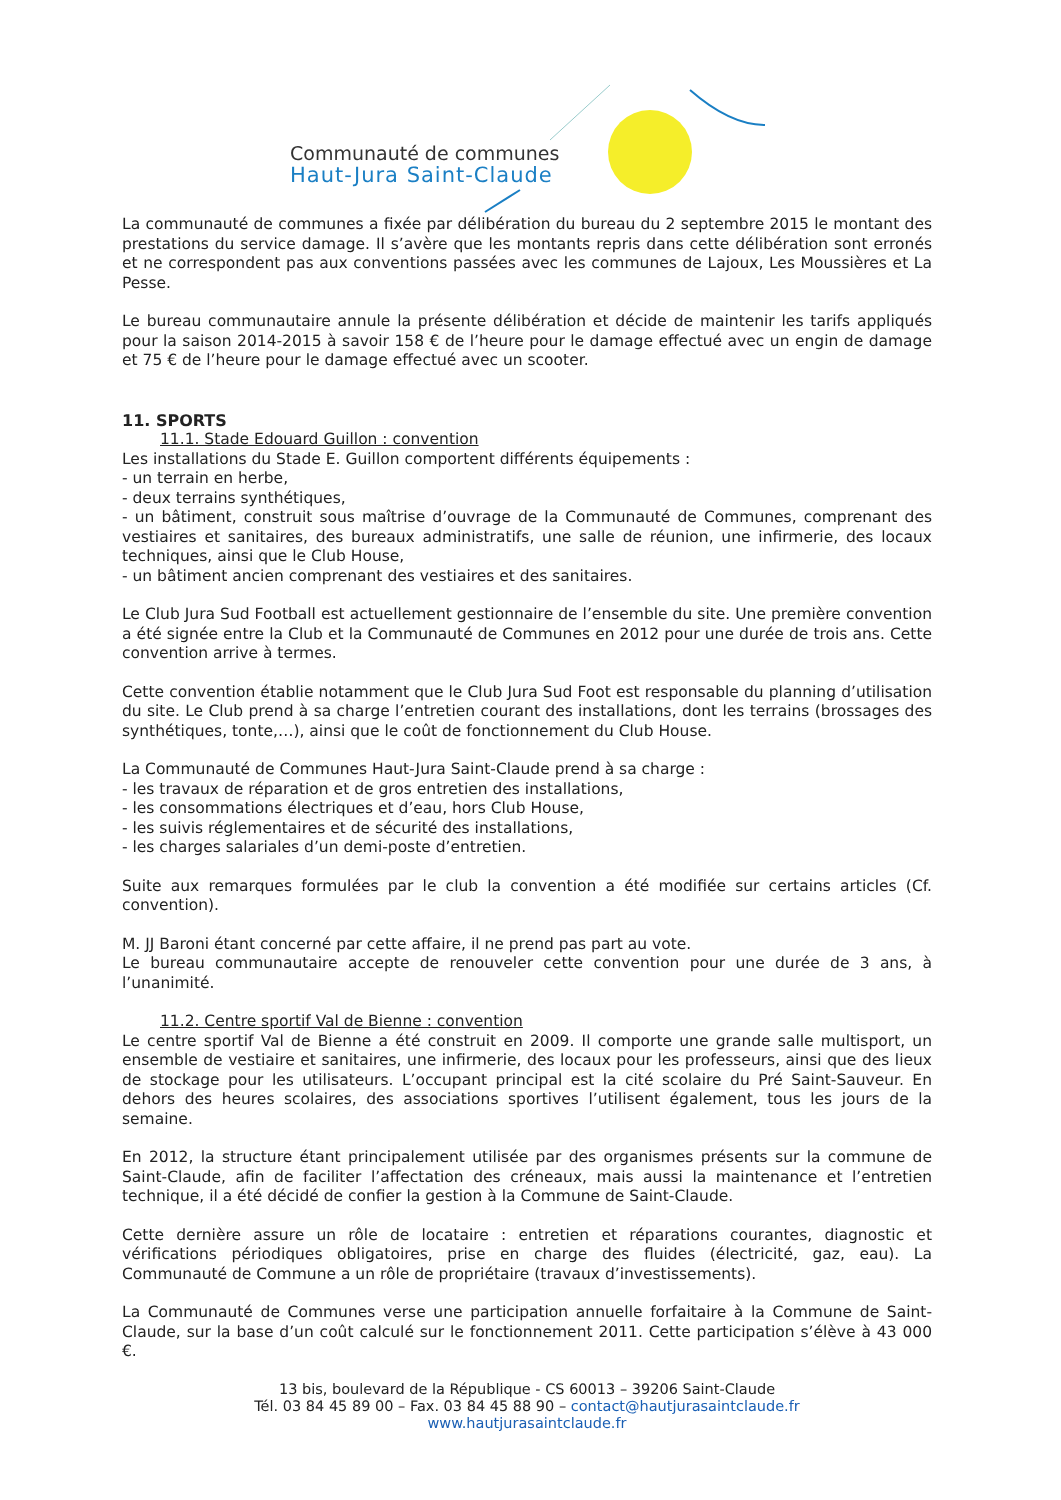Communauté de communes
Haut-Jura Saint-Claude
La communauté de communes a fixée par délibération du bureau du 2 septembre 2015 le montant des prestations du service damage. Il s’avère que les montants repris dans cette délibération sont erronés et ne correspondent pas aux conventions passées avec les communes de Lajoux, Les Moussières et La Pesse.
Le bureau communautaire annule la présente délibération et décide de maintenir les tarifs appliqués pour la saison 2014-2015 à savoir 158 € de l’heure pour le damage effectué avec un engin de damage et 75 € de l’heure pour le damage effectué avec un scooter.
11. SPORTS
11.1. Stade Edouard Guillon : convention
Les installations du Stade E. Guillon comportent différents équipements :
- un terrain en herbe,
- deux terrains synthétiques,
- un bâtiment, construit sous maîtrise d’ouvrage de la Communauté de Communes, comprenant des vestiaires et sanitaires, des bureaux administratifs, une salle de réunion, une infirmerie, des locaux techniques, ainsi que le Club House,
- un bâtiment ancien comprenant des vestiaires et des sanitaires.
Le Club Jura Sud Football est actuellement gestionnaire de l’ensemble du site. Une première convention a été signée entre la Club et la Communauté de Communes en 2012 pour une durée de trois ans. Cette convention arrive à termes.
Cette convention établie notamment que le Club Jura Sud Foot est responsable du planning d’utilisation du site. Le Club prend à sa charge l’entretien courant des installations, dont les terrains (brossages des synthétiques, tonte,…), ainsi que le coût de fonctionnement du Club House.
La Communauté de Communes Haut-Jura Saint-Claude prend à sa charge :
- les travaux de réparation et de gros entretien des installations,
- les consommations électriques et d’eau, hors Club House,
- les suivis réglementaires et de sécurité des installations,
- les charges salariales d’un demi-poste d’entretien.
Suite aux remarques formulées par le club la convention a été modifiée sur certains articles (Cf. convention).
M. JJ Baroni étant concerné par cette affaire, il ne prend pas part au vote.
Le bureau communautaire accepte de renouveler cette convention pour une durée de 3 ans, à l’unanimité.
11.2. Centre sportif Val de Bienne : convention
Le centre sportif Val de Bienne a été construit en 2009. Il comporte une grande salle multisport, un ensemble de vestiaire et sanitaires, une infirmerie, des locaux pour les professeurs, ainsi que des lieux de stockage pour les utilisateurs. L’occupant principal est la cité scolaire du Pré Saint-Sauveur. En dehors des heures scolaires, des associations sportives l’utilisent également, tous les jours de la semaine.
En 2012, la structure étant principalement utilisée par des organismes présents sur la commune de Saint-Claude, afin de faciliter l’affectation des créneaux, mais aussi la maintenance et l’entretien technique, il a été décidé de confier la gestion à la Commune de Saint-Claude.
Cette dernière assure un rôle de locataire : entretien et réparations courantes, diagnostic et vérifications périodiques obligatoires, prise en charge des fluides (électricité, gaz, eau). La Communauté de Commune a un rôle de propriétaire (travaux d’investissements).
La Communauté de Communes verse une participation annuelle forfaitaire à la Commune de Saint-Claude, sur la base d’un coût calculé sur le fonctionnement 2011. Cette participation s’élève à 43 000 €.
13 bis, boulevard de la République - CS 60013 – 39206 Saint-Claude
Tél. 03 84 45 89 00 – Fax. 03 84 45 88 90 – contact@hautjurasaintclaude.fr
www.hautjurasaintclaude.fr